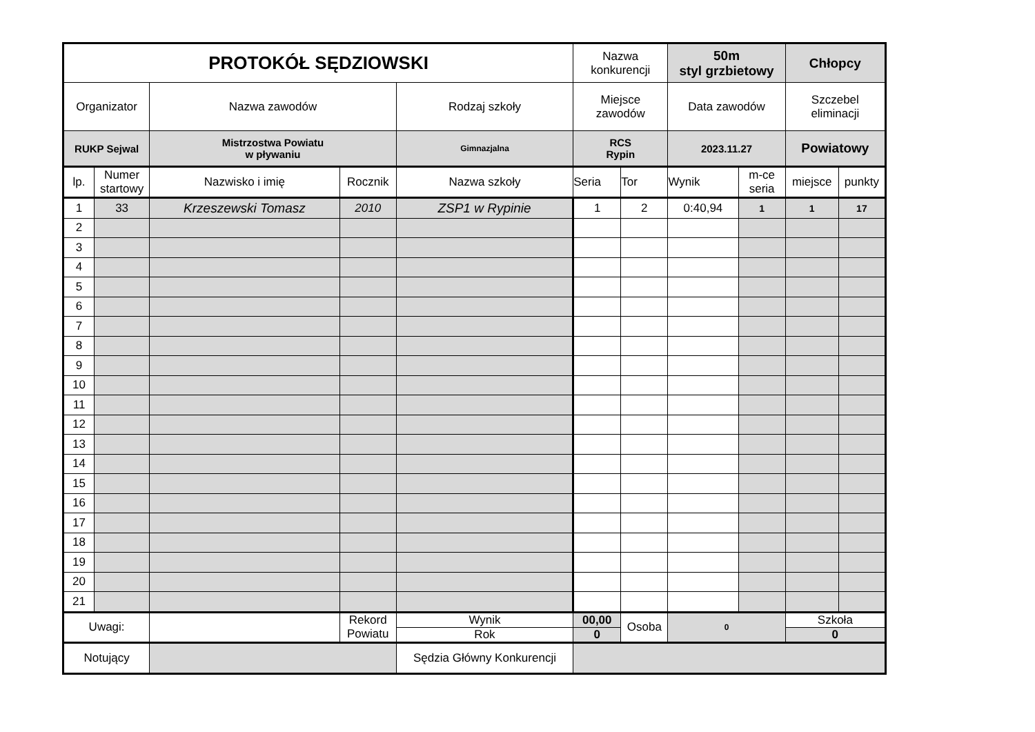| PROTOKÓŁ SĘDZIOWSKI | | | | | Nazwa konkurencji | | 50m styl grzbietowy | | Chłopcy | |
| Organizator | | Nazwa zawodów | | Rodzaj szkoły | Miejsce zawodów | | Data zawodów | | Szczebel eliminacji | |
| RUKP Sejwal | | Mistrzostwa Powiatu w pływaniu | | Gimnazjalna | RCS Rypin | | 2023.11.27 | | Powiatowy | |
| lp. | Numer startowy | Nazwisko i imię | Rocznik | Nazwa szkoły | Seria | Tor | Wynik | m-ce seria | miejsce | punkty |
| 1 | 33 | Krzeszewski Tomasz | 2010 | ZSP1 w Rypinie | 1 | 2 | 0:40,94 | 1 | 1 | 17 |
| 2 | | | | | | | | | | |
| 3 | | | | | | | | | | |
| 4 | | | | | | | | | | |
| 5 | | | | | | | | | | |
| 6 | | | | | | | | | | |
| 7 | | | | | | | | | | |
| 8 | | | | | | | | | | |
| 9 | | | | | | | | | | |
| 10 | | | | | | | | | | |
| 11 | | | | | | | | | | |
| 12 | | | | | | | | | | |
| 13 | | | | | | | | | | |
| 14 | | | | | | | | | | |
| 15 | | | | | | | | | | |
| 16 | | | | | | | | | | |
| 17 | | | | | | | | | | |
| 18 | | | | | | | | | | |
| 19 | | | | | | | | | | |
| 20 | | | | | | | | | | |
| 21 | | | | | | | | | | |
| Uwagi: | | | Rekord Powiatu | Wynik | 00,00 | Osoba | 0 | | Szkoła | |
| | | | | Rok | 0 | | | | 0 | |
| Notujący | | | | Sędzia Główny Konkurencji | | | | | | |